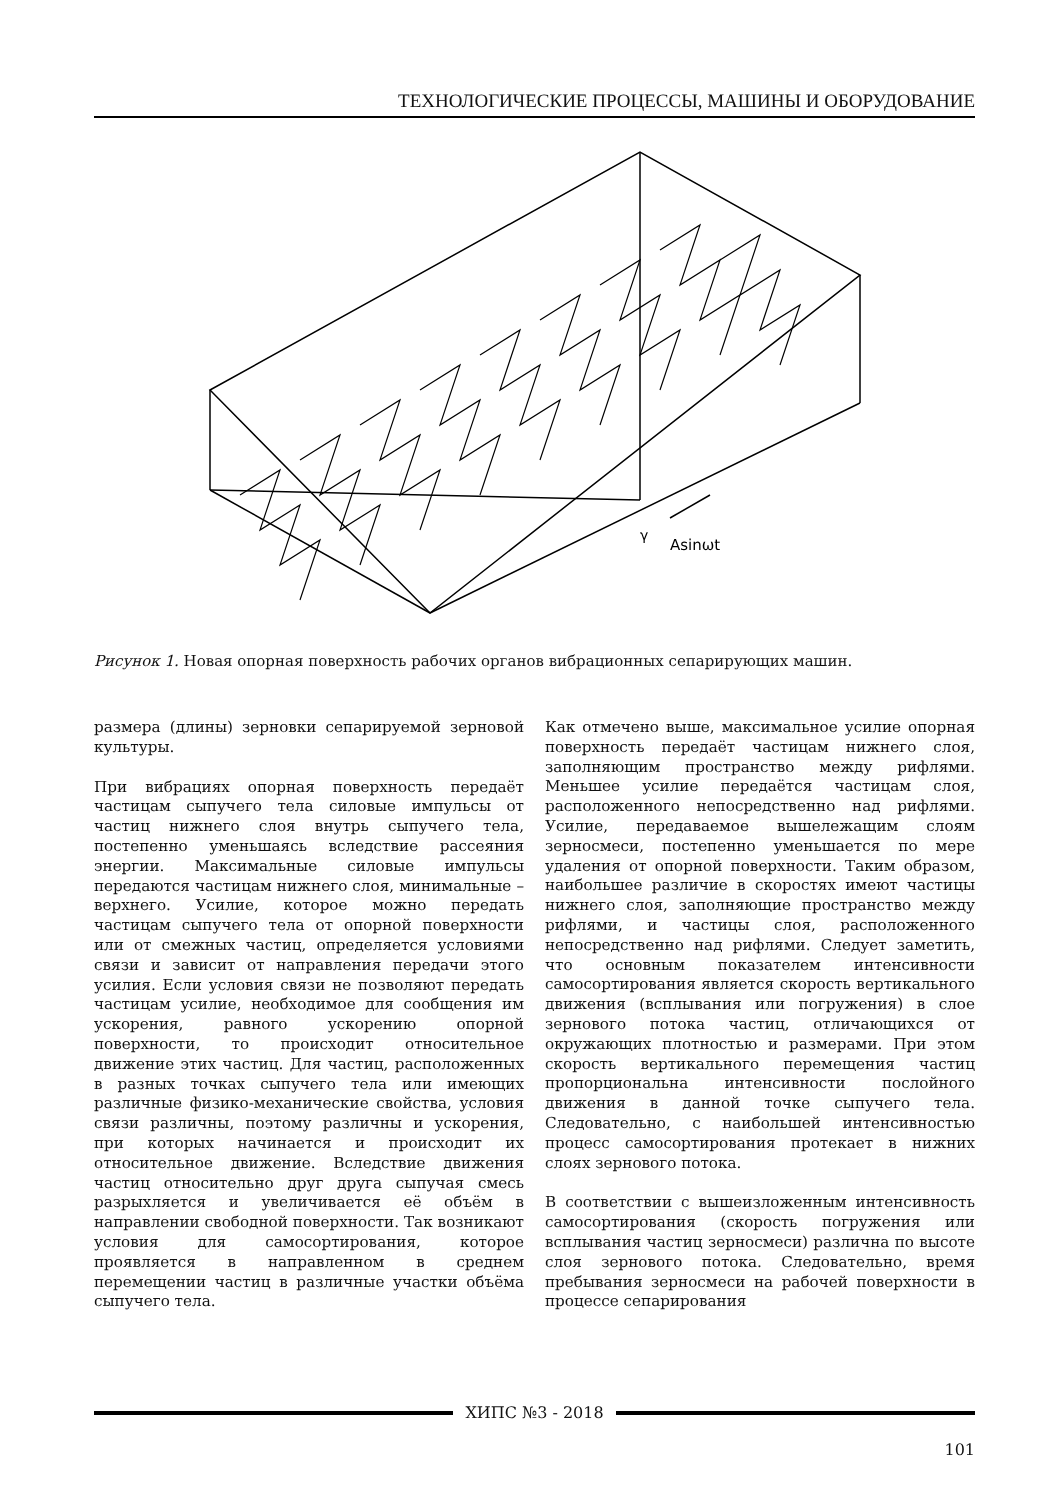ТЕХНОЛОГИЧЕСКИЕ ПРОЦЕССЫ, МАШИНЫ И ОБОРУДОВАНИЕ
γ
Asinωt
Рисунок 1. Новая опорная поверхность рабочих органов вибрационных сепарирующих машин.
размера (длины) зерновки сепарируемой зерновой культуры.
При вибрациях опорная поверхность передаёт частицам сыпучего тела силовые импульсы от частиц нижнего слоя внутрь сыпучего тела, постепенно уменьшаясь вследствие рассеяния энергии. Максимальные силовые импульсы передаются частицам нижнего слоя, минимальные – верхнего. Усилие, которое можно передать частицам сыпучего тела от опорной поверхности или от смежных частиц, определяется условиями связи и зависит от направления передачи этого усилия. Если условия связи не позволяют передать частицам усилие, необходимое для сообщения им ускорения, равного ускорению опорной поверхности, то происходит относительное движение этих частиц. Для частиц, расположенных в разных точках сыпучего тела или имеющих различные физико-механические свойства, условия связи различны, поэтому различны и ускорения, при которых начинается и происходит их относительное движение. Вследствие движения частиц относительно друг друга сыпучая смесь разрыхляется и увеличивается её объём в направлении свободной поверхности. Так возникают условия для самосортирования, которое проявляется в направленном в среднем перемещении частиц в различные участки объёма сыпучего тела.
Как отмечено выше, максимальное усилие опорная поверхность передаёт частицам нижнего слоя, заполняющим пространство между рифлями. Меньшее усилие передаётся частицам слоя, расположенного непосредственно над рифлями. Усилие, передаваемое вышележащим слоям зерносмеси, постепенно уменьшается по мере удаления от опорной поверхности. Таким образом, наибольшее различие в скоростях имеют частицы нижнего слоя, заполняющие пространство между рифлями, и частицы слоя, расположенного непосредственно над рифлями. Следует заметить, что основным показателем интенсивности самосортирования является скорость вертикального движения (всплывания или погружения) в слое зернового потока частиц, отличающихся от окружающих плотностью и размерами. При этом скорость вертикального перемещения частиц пропорциональна интенсивности послойного движения в данной точке сыпучего тела. Следовательно, с наибольшей интенсивностью процесс самосортирования протекает в нижних слоях зернового потока.
В соответствии с вышеизложенным интенсивность самосортирования (скорость погружения или всплывания частиц зерносмеси) различна по высоте слоя зернового потока. Следовательно, время пребывания зерносмеси на рабочей поверхности в процессе сепарирования
ХИПС №3 - 2018
101